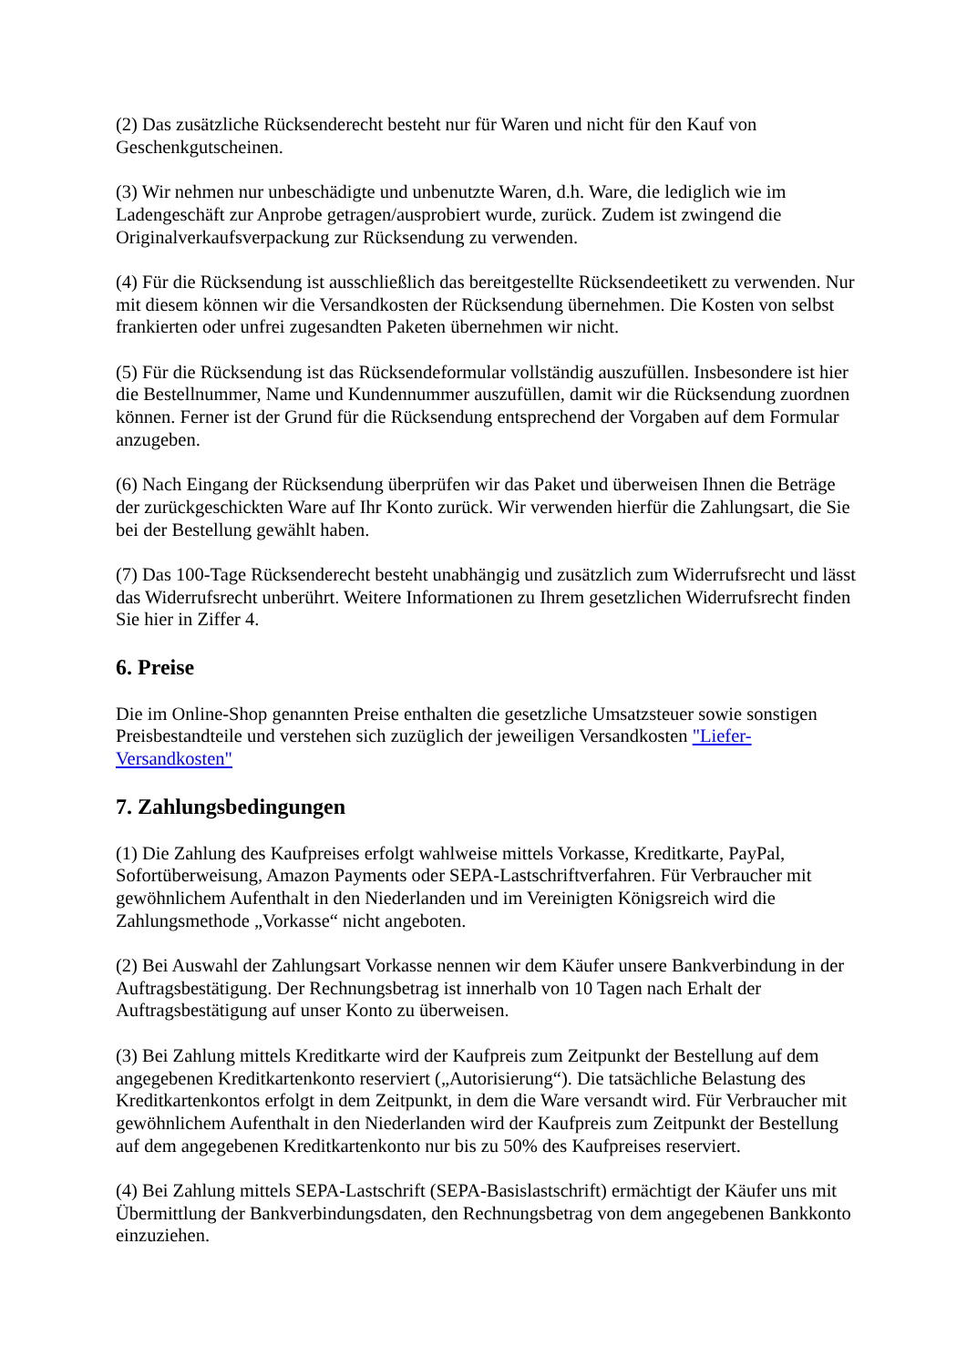(2) Das zusätzliche Rücksenderecht besteht nur für Waren und nicht für den Kauf von Geschenkgutscheinen.
(3) Wir nehmen nur unbeschädigte und unbenutzte Waren, d.h. Ware, die lediglich wie im Ladengeschäft zur Anprobe getragen/ausprobiert wurde, zurück. Zudem ist zwingend die Originalverkaufsverpackung zur Rücksendung zu verwenden.
(4) Für die Rücksendung ist ausschließlich das bereitgestellte Rücksendeetikett zu verwenden. Nur mit diesem können wir die Versandkosten der Rücksendung übernehmen. Die Kosten von selbst frankierten oder unfrei zugesandten Paketen übernehmen wir nicht.
(5) Für die Rücksendung ist das Rücksendeformular vollständig auszufüllen. Insbesondere ist hier die Bestellnummer, Name und Kundennummer auszufüllen, damit wir die Rücksendung zuordnen können. Ferner ist der Grund für die Rücksendung entsprechend der Vorgaben auf dem Formular anzugeben.
(6) Nach Eingang der Rücksendung überprüfen wir das Paket und überweisen Ihnen die Beträge der zurückgeschickten Ware auf Ihr Konto zurück. Wir verwenden hierfür die Zahlungsart, die Sie bei der Bestellung gewählt haben.
(7) Das 100-Tage Rücksenderecht besteht unabhängig und zusätzlich zum Widerrufsrecht und lässt das Widerrufsrecht unberührt. Weitere Informationen zu Ihrem gesetzlichen Widerrufsrecht finden Sie hier in Ziffer 4.
6. Preise
Die im Online-Shop genannten Preise enthalten die gesetzliche Umsatzsteuer sowie sonstigen Preisbestandteile und verstehen sich zuzüglich der jeweiligen Versandkosten "Liefer-Versandkosten"
7. Zahlungsbedingungen
(1) Die Zahlung des Kaufpreises erfolgt wahlweise mittels Vorkasse, Kreditkarte, PayPal, Sofortüberweisung, Amazon Payments oder SEPA-Lastschriftverfahren. Für Verbraucher mit gewöhnlichem Aufenthalt in den Niederlanden und im Vereinigten Königsreich wird die Zahlungsmethode „Vorkasse“ nicht angeboten.
(2) Bei Auswahl der Zahlungsart Vorkasse nennen wir dem Käufer unsere Bankverbindung in der Auftragsbestätigung. Der Rechnungsbetrag ist innerhalb von 10 Tagen nach Erhalt der Auftragsbestätigung auf unser Konto zu überweisen.
(3) Bei Zahlung mittels Kreditkarte wird der Kaufpreis zum Zeitpunkt der Bestellung auf dem angegebenen Kreditkartenkonto reserviert („Autorisierung“). Die tatsächliche Belastung des Kreditkartenkontos erfolgt in dem Zeitpunkt, in dem die Ware versandt wird. Für Verbraucher mit gewöhnlichem Aufenthalt in den Niederlanden wird der Kaufpreis zum Zeitpunkt der Bestellung auf dem angegebenen Kreditkartenkonto nur bis zu 50% des Kaufpreises reserviert.
(4) Bei Zahlung mittels SEPA-Lastschrift (SEPA-Basislastschrift) ermächtigt der Käufer uns mit Übermittlung der Bankverbindungsdaten, den Rechnungsbetrag von dem angegebenen Bankkonto einzuziehen.